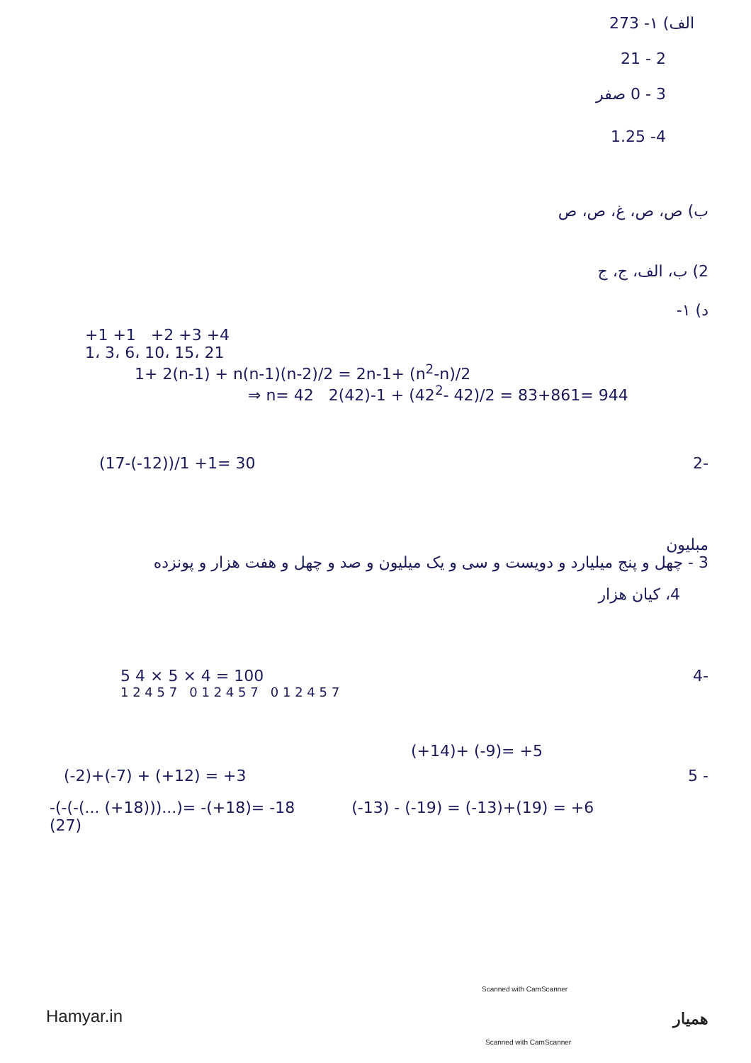الف) ۱- 273
2 - 21
3 - 0 صفر
4- 1.25
ب) ص، ص، غ، ص، ص
2) ب، الف، ج، ج
د) ۱-
+1 +1 +2 +3 +4
1، 3، 6، 10، 15، 21
1+ 2(n-1) + n(n-1)(n-2)/2 = 2n-1+ (n<sup>2</sup>-n)/2
⇒ n= 42 2(42)-1 + (42<sup>2</sup>- 42)/2 = 83+861= 944
(17-(-12))/1 +1= 30 2-
مبلیون
3 - چهل و پنج میلیارد و دویست و سی و یک میلیون و صد و چهل و هفت هزار و پونزده
4، کیان هزار
5 4 × 5 × 4 = 100 4-
1 2 4 5 7 0 1 2 4 5 7 0 1 2 4 5 7
(+14)+ (-9)= +5
(-2)+(-7) + (+12) = +3 5 -
-(-(-(... (+18)))...)= -(+18)= -18
(27) (-13) - (-19) = (-13)+(19) = +6
Scanned with CamScanner
Hamyar.in همیار
Scanned with CamScanner